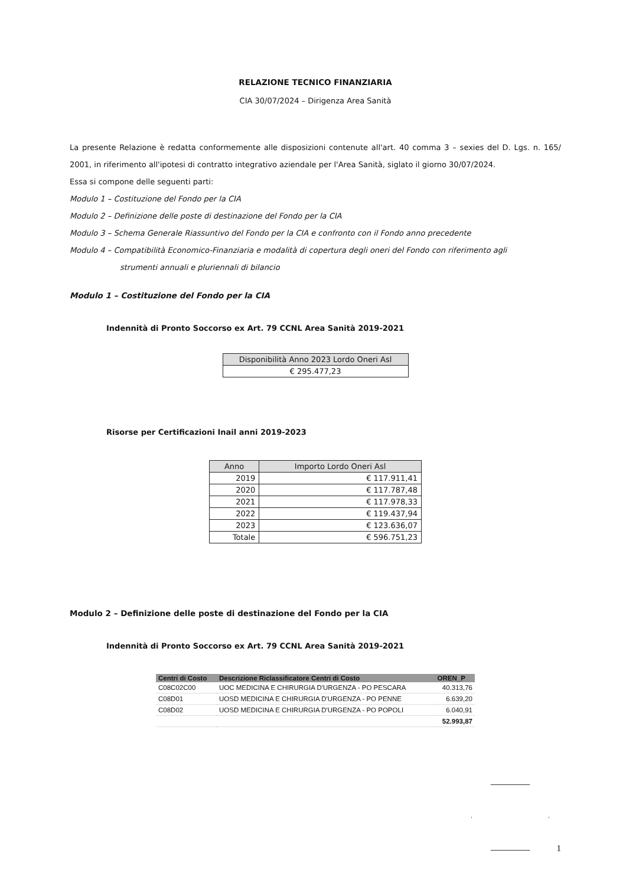RELAZIONE TECNICO FINANZIARIA
CIA 30/07/2024 – Dirigenza Area Sanità
La presente Relazione è redatta conformemente alle disposizioni contenute all'art. 40 comma 3 – sexies del D. Lgs. n. 165/ 2001, in riferimento all'ipotesi di contratto integrativo aziendale per l'Area Sanità, siglato il giorno 30/07/2024.
Essa si compone delle seguenti parti:
Modulo 1 – Costituzione del Fondo per la CIA
Modulo 2 – Definizione delle poste di destinazione del Fondo per la CIA
Modulo 3 – Schema Generale Riassuntivo del Fondo per la CIA e confronto con il Fondo anno precedente
Modulo 4 – Compatibilità Economico-Finanziaria e modalità di copertura degli oneri del Fondo con riferimento agli
strumenti annuali e pluriennali di bilancio
Modulo 1 – Costituzione del Fondo per la CIA
Indennità di Pronto Soccorso ex Art. 79 CCNL Area Sanità 2019-2021
| Disponibilità Anno 2023 Lordo Oneri Asl |
| --- |
| € 295.477,23 |
Risorse per Certificazioni Inail anni 2019-2023
| Anno | Importo Lordo Oneri Asl |
| --- | --- |
| 2019 | € 117.911,41 |
| 2020 | € 117.787,48 |
| 2021 | € 117.978,33 |
| 2022 | € 119.437,94 |
| 2023 | € 123.636,07 |
| Totale | € 596.751,23 |
Modulo 2 – Definizione delle poste di destinazione del Fondo per la CIA
Indennità di Pronto Soccorso ex Art. 79 CCNL Area Sanità 2019-2021
| Centri di Costo | Descrizione Riclassificatore Centri di Costo | OREN_P |
| --- | --- | --- |
| C08C02C00 | UOC MEDICINA E CHIRURGIA D'URGENZA - PO PESCARA | 40.313,76 |
| C08D01 | UOSD MEDICINA E CHIRURGIA D'URGENZA - PO PENNE | 6.639,20 |
| C08D02 | UOSD MEDICINA E CHIRURGIA D'URGENZA - PO POPOLI | 6.040,91 |
| | | 52.993,87 |
1